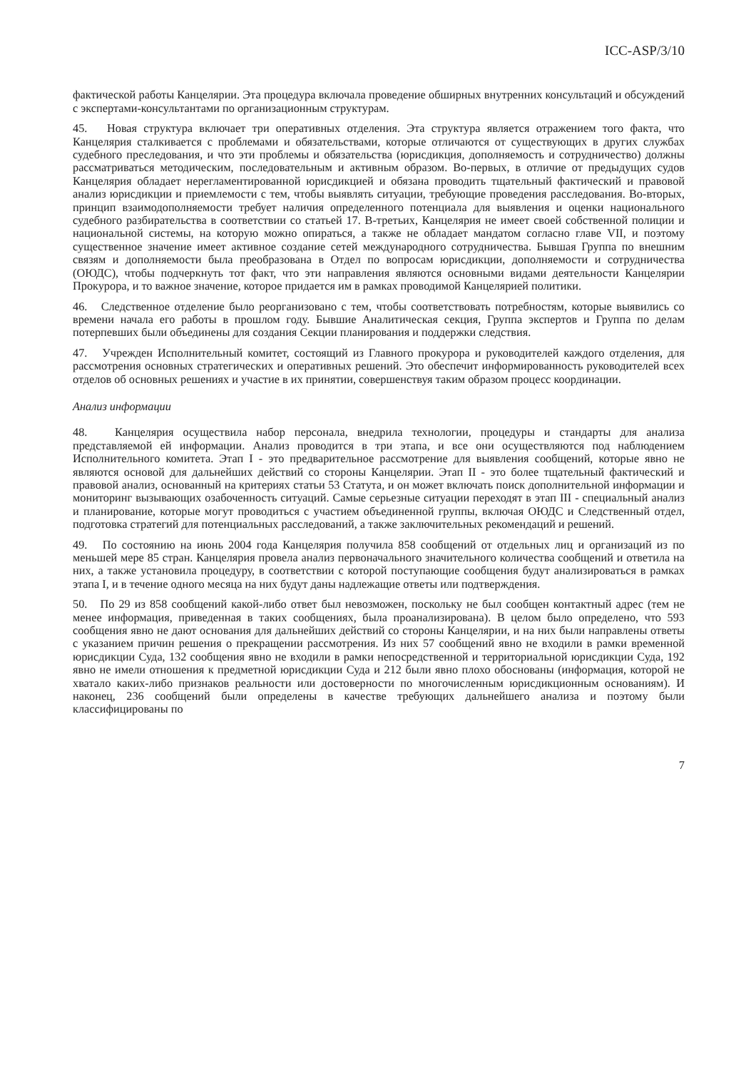ICC-ASP/3/10
фактической работы Канцелярии. Эта процедура включала проведение обширных внутренних консультаций и обсуждений с экспертами-консультантами по организационным структурам.
45. Новая структура включает три оперативных отделения. Эта структура является отражением того факта, что Канцелярия сталкивается с проблемами и обязательствами, которые отличаются от существующих в других службах судебного преследования, и что эти проблемы и обязательства (юрисдикция, дополняемость и сотрудничество) должны рассматриваться методическим, последовательным и активным образом. Во-первых, в отличие от предыдущих судов Канцелярия обладает нерегламентированной юрисдикцией и обязана проводить тщательный фактический и правовой анализ юрисдикции и приемлемости с тем, чтобы выявлять ситуации, требующие проведения расследования. Во-вторых, принцип взаимодополняемости требует наличия определенного потенциала для выявления и оценки национального судебного разбирательства в соответствии со статьей 17. В-третьих, Канцелярия не имеет своей собственной полиции и национальной системы, на которую можно опираться, а также не обладает мандатом согласно главе VII, и поэтому существенное значение имеет активное создание сетей международного сотрудничества. Бывшая Группа по внешним связям и дополняемости была преобразована в Отдел по вопросам юрисдикции, дополняемости и сотрудничества (ОЮДС), чтобы подчеркнуть тот факт, что эти направления являются основными видами деятельности Канцелярии Прокурора, и то важное значение, которое придается им в рамках проводимой Канцелярией политики.
46. Следственное отделение было реорганизовано с тем, чтобы соответствовать потребностям, которые выявились со времени начала его работы в прошлом году. Бывшие Аналитическая секция, Группа экспертов и Группа по делам потерпевших были объединены для создания Секции планирования и поддержки следствия.
47. Учрежден Исполнительный комитет, состоящий из Главного прокурора и руководителей каждого отделения, для рассмотрения основных стратегических и оперативных решений. Это обеспечит информированность руководителей всех отделов об основных решениях и участие в их принятии, совершенствуя таким образом процесс координации.
Анализ информации
48. Канцелярия осуществила набор персонала, внедрила технологии, процедуры и стандарты для анализа представляемой ей информации. Анализ проводится в три этапа, и все они осуществляются под наблюдением Исполнительного комитета. Этап I - это предварительное рассмотрение для выявления сообщений, которые явно не являются основой для дальнейших действий со стороны Канцелярии. Этап II - это более тщательный фактический и правовой анализ, основанный на критериях статьи 53 Статута, и он может включать поиск дополнительной информации и мониторинг вызывающих озабоченность ситуаций. Самые серьезные ситуации переходят в этап III - специальный анализ и планирование, которые могут проводиться с участием объединенной группы, включая ОЮДС и Следственный отдел, подготовка стратегий для потенциальных расследований, а также заключительных рекомендаций и решений.
49. По состоянию на июнь 2004 года Канцелярия получила 858 сообщений от отдельных лиц и организаций из по меньшей мере 85 стран. Канцелярия провела анализ первоначального значительного количества сообщений и ответила на них, а также установила процедуру, в соответствии с которой поступающие сообщения будут анализироваться в рамках этапа I, и в течение одного месяца на них будут даны надлежащие ответы или подтверждения.
50. По 29 из 858 сообщений какой-либо ответ был невозможен, поскольку не был сообщен контактный адрес (тем не менее информация, приведенная в таких сообщениях, была проанализирована). В целом было определено, что 593 сообщения явно не дают основания для дальнейших действий со стороны Канцелярии, и на них были направлены ответы с указанием причин решения о прекращении рассмотрения. Из них 57 сообщений явно не входили в рамки временной юрисдикции Суда, 132 сообщения явно не входили в рамки непосредственной и территориальной юрисдикции Суда, 192 явно не имели отношения к предметной юрисдикции Суда и 212 были явно плохо обоснованы (информация, которой не хватало каких-либо признаков реальности или достоверности по многочисленным юрисдикционным основаниям). И наконец, 236 сообщений были определены в качестве требующих дальнейшего анализа и поэтому были классифицированы по
7